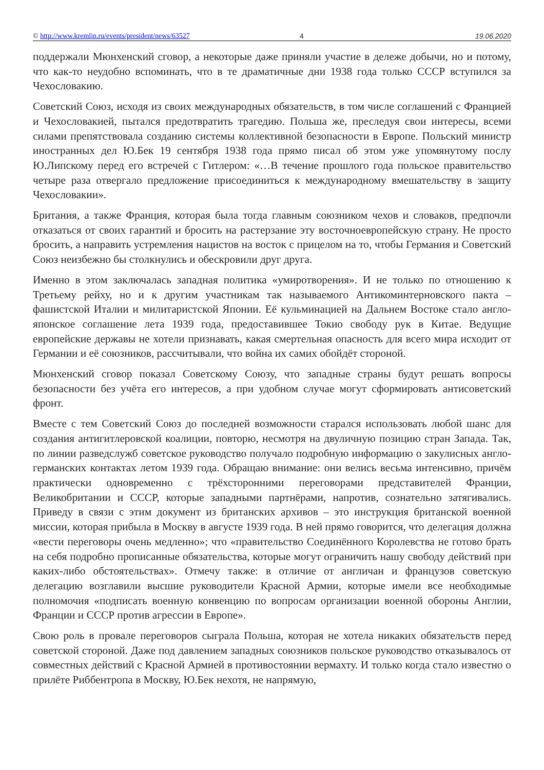© http://www.kremlin.ru/events/president/news/63527 4 19.06.2020
поддержали Мюнхенский сговор, а некоторые даже приняли участие в дележе добычи, но и потому, что как-то неудобно вспоминать, что в те драматичные дни 1938 года только СССР вступился за Чехословакию.
Советский Союз, исходя из своих международных обязательств, в том числе соглашений с Францией и Чехословакией, пытался предотвратить трагедию. Польша же, преследуя свои интересы, всеми силами препятствовала созданию системы коллективной безопасности в Европе. Польский министр иностранных дел Ю.Бек 19 сентября 1938 года прямо писал об этом уже упомянутому послу Ю.Липскому перед его встречей с Гитлером: «…В течение прошлого года польское правительство четыре раза отвергало предложение присоединиться к международному вмешательству в защиту Чехословакии».
Британия, а также Франция, которая была тогда главным союзником чехов и словаков, предпочли отказаться от своих гарантий и бросить на растерзание эту восточноевропейскую страну. Не просто бросить, а направить устремления нацистов на восток с прицелом на то, чтобы Германия и Советский Союз неизбежно бы столкнулись и обескровили друг друга.
Именно в этом заключалась западная политика «умиротворения». И не только по отношению к Третьему рейху, но и к другим участникам так называемого Антикоминтерновского пакта – фашистской Италии и милитаристской Японии. Её кульминацией на Дальнем Востоке стало англо-японское соглашение лета 1939 года, предоставившее Токио свободу рук в Китае. Ведущие европейские державы не хотели признавать, какая смертельная опасность для всего мира исходит от Германии и её союзников, рассчитывали, что война их самих обойдёт стороной.
Мюнхенский сговор показал Советскому Союзу, что западные страны будут решать вопросы безопасности без учёта его интересов, а при удобном случае могут сформировать антисоветский фронт.
Вместе с тем Советский Союз до последней возможности старался использовать любой шанс для создания антигитлеровской коалиции, повторю, несмотря на двуличную позицию стран Запада. Так, по линии разведслужб советское руководство получало подробную информацию о закулисных англо-германских контактах летом 1939 года. Обращаю внимание: они велись весьма интенсивно, причём практически одновременно с трёхсторонними переговорами представителей Франции, Великобритании и СССР, которые западными партнёрами, напротив, сознательно затягивались. Приведу в связи с этим документ из британских архивов – это инструкция британской военной миссии, которая прибыла в Москву в августе 1939 года. В ней прямо говорится, что делегация должна «вести переговоры очень медленно»; что «правительство Соединённого Королевства не готово брать на себя подробно прописанные обязательства, которые могут ограничить нашу свободу действий при каких-либо обстоятельствах». Отмечу также: в отличие от англичан и французов советскую делегацию возглавили высшие руководители Красной Армии, которые имели все необходимые полномочия «подписать военную конвенцию по вопросам организации военной обороны Англии, Франции и СССР против агрессии в Европе».
Свою роль в провале переговоров сыграла Польша, которая не хотела никаких обязательств перед советской стороной. Даже под давлением западных союзников польское руководство отказывалось от совместных действий с Красной Армией в противостоянии вермахту. И только когда стало известно о прилёте Риббентропа в Москву, Ю.Бек нехотя, не напрямую,